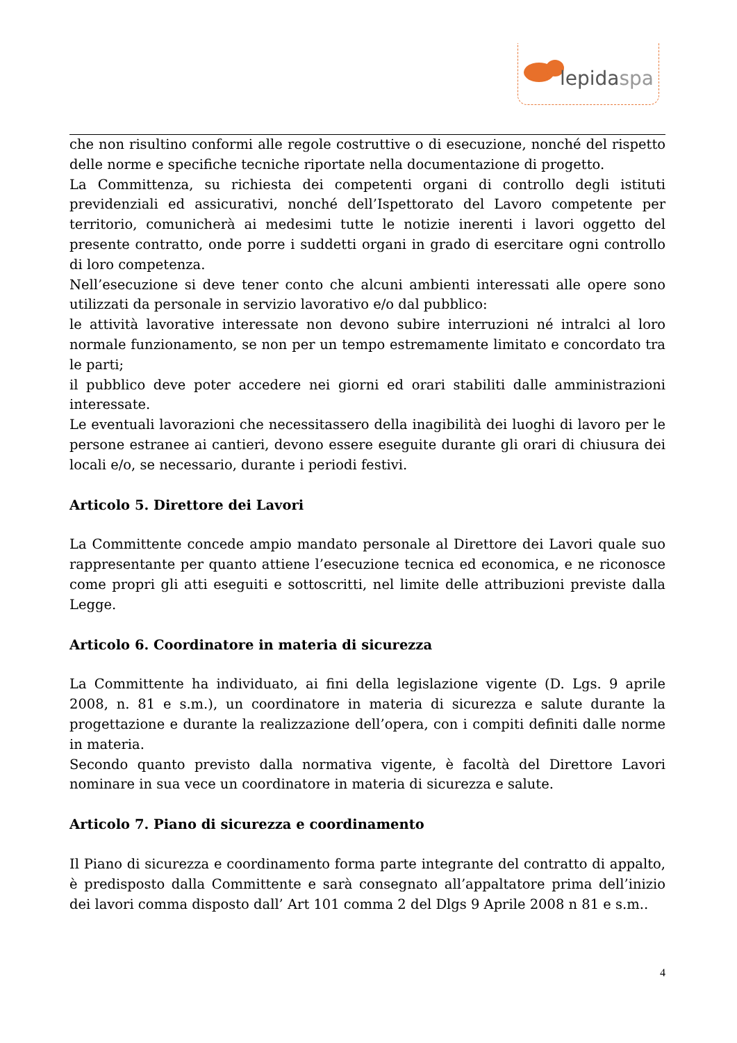lepidaspa
che non risultino conformi alle regole costruttive o di esecuzione, nonché del rispetto delle norme e specifiche tecniche riportate nella documentazione di progetto.
La Committenza, su richiesta dei competenti organi di controllo degli istituti previdenziali ed assicurativi, nonché dell’Ispettorato del Lavoro competente per territorio, comunicherà ai medesimi tutte le notizie inerenti i lavori oggetto del presente contratto, onde porre i suddetti organi in grado di esercitare ogni controllo di loro competenza.
Nell’esecuzione si deve tener conto che alcuni ambienti interessati alle opere sono utilizzati da personale in servizio lavorativo e/o dal pubblico:
le attività lavorative interessate non devono subire interruzioni né intralci al loro normale funzionamento, se non per un tempo estremamente limitato e concordato tra le parti;
il pubblico deve poter accedere nei giorni ed orari stabiliti dalle amministrazioni interessate.
Le eventuali lavorazioni che necessitassero della inagibilità dei luoghi di lavoro per le persone estranee ai cantieri, devono essere eseguite durante gli orari di chiusura dei locali e/o, se necessario, durante i periodi festivi.
Articolo 5. Direttore dei Lavori
La Committente concede ampio mandato personale al Direttore dei Lavori quale suo rappresentante per quanto attiene l’esecuzione tecnica ed economica, e ne riconosce come propri gli atti eseguiti e sottoscritti, nel limite delle attribuzioni previste dalla Legge.
Articolo 6. Coordinatore in materia di sicurezza
La Committente ha individuato, ai fini della legislazione vigente (D. Lgs. 9 aprile 2008, n. 81 e s.m.), un coordinatore in materia di sicurezza e salute durante la progettazione e durante la realizzazione dell’opera, con i compiti definiti dalle norme in materia.
Secondo quanto previsto dalla normativa vigente, è facoltà del Direttore Lavori nominare in sua vece un coordinatore in materia di sicurezza e salute.
Articolo 7. Piano di sicurezza e coordinamento
Il Piano di sicurezza e coordinamento forma parte integrante del contratto di appalto, è predisposto dalla Committente e sarà consegnato all’appaltatore prima dell’inizio dei lavori comma disposto dall’ Art 101 comma 2 del Dlgs 9 Aprile 2008 n 81 e s.m..
4